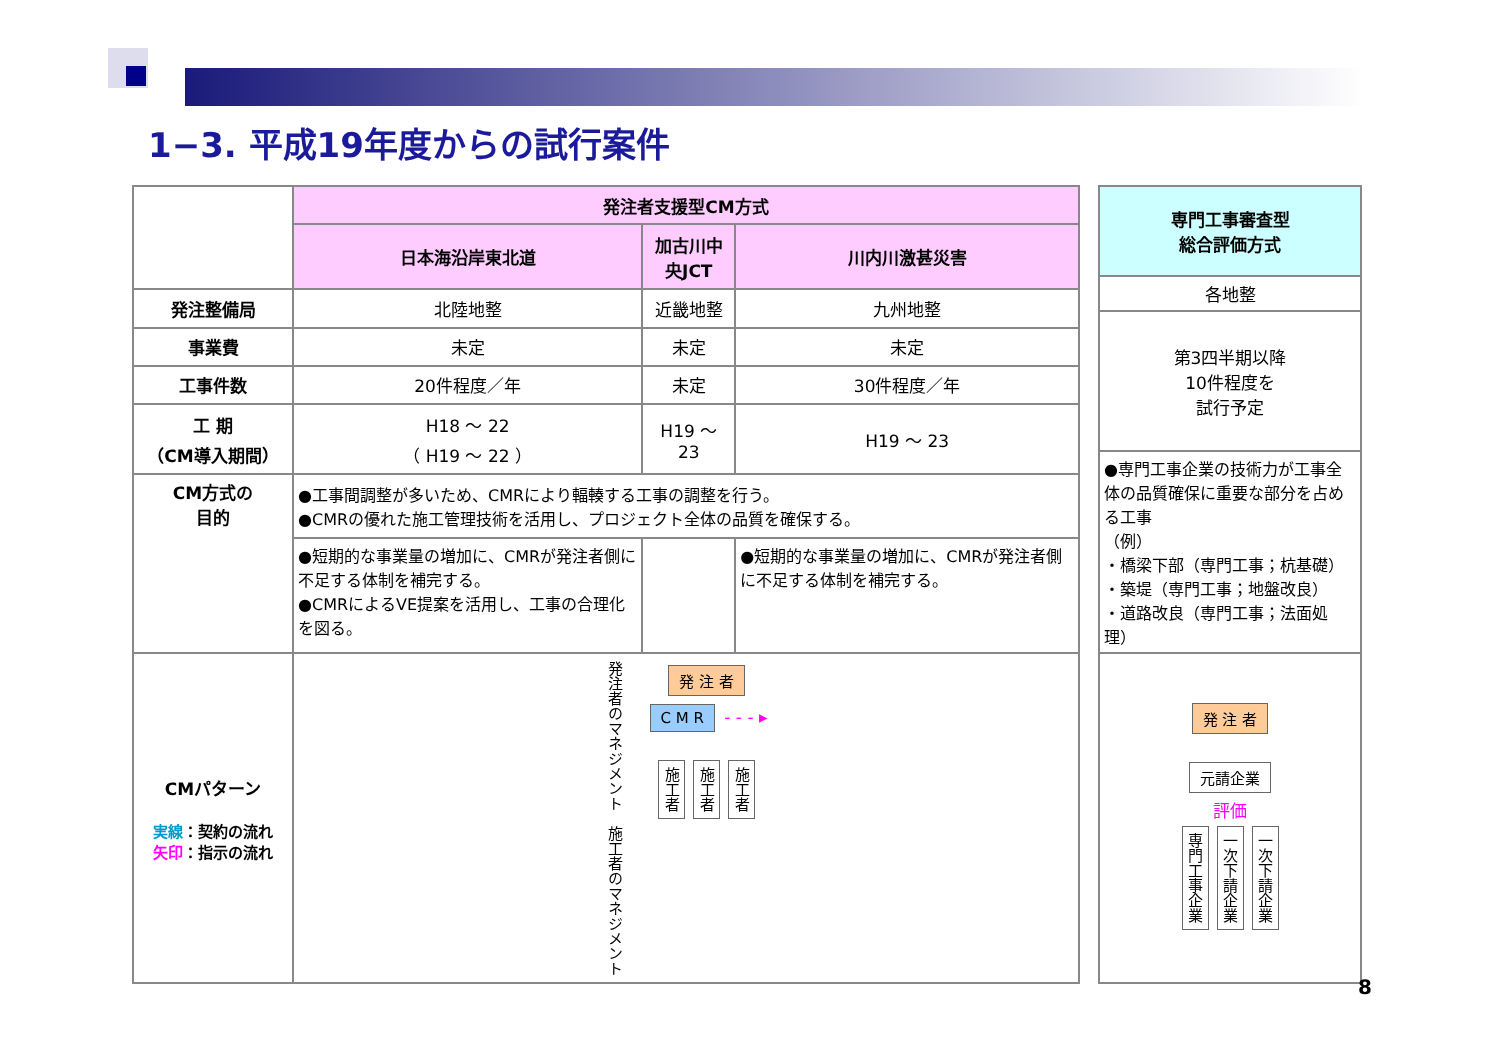1−3. 平成19年度からの試行案件
| | 発注者支援型CM方式 | | |
| | 日本海沿岸東北道 | 加古川中央JCT | 川内川激甚災害 |
| 発注整備局 | 北陸地整 | 近畿地整 | 九州地整 |
| 事業費 | 未定 | 未定 | 未定 |
| 工事件数 | 20件程度／年 | 未定 | 30件程度／年 |
| 工 期 （CM導入期間） | H18 ～ 22 （ H19 ～ 22 ） | H19 ～ 23 | H19 ～ 23 |
| CM方式の 目的 | ●工事間調整が多いため、CMRにより輻輳する工事の調整を行う。 ●CMRの優れた施工管理技術を活用し、プロジェクト全体の品質を確保する。 | | |
| | ●短期的な事業量の増加に、CMRが発注者側に不足する体制を補完する。 ●CMRによるVE提案を活用し、工事の合理化を図る。 | | ●短期的な事業量の増加に、CMRが発注者側に不足する体制を補完する。 |
| CMパターン 実線 ：契約の流れ 矢印 ：指示の流れ | 発注者のマネジメント 施工者のマネジメント 発 注 者 C M R - - - ▸ 施工者 施工者 施工者 | | |
| 専門工事審査型 総合評価方式 |
| --- |
| 各地整 |
| 第3四半期以降 10件程度を 試行予定 |
| ●専門工事企業の技術力が工事全体の品質確保に重要な部分を占める工事 （例） ・橋梁下部（専門工事；杭基礎） ・築堤（専門工事；地盤改良） ・道路改良（専門工事；法面処理） |
| 発 注 者 元請企業 評価 専門工事企業 一次下請企業 一次下請企業 |
8